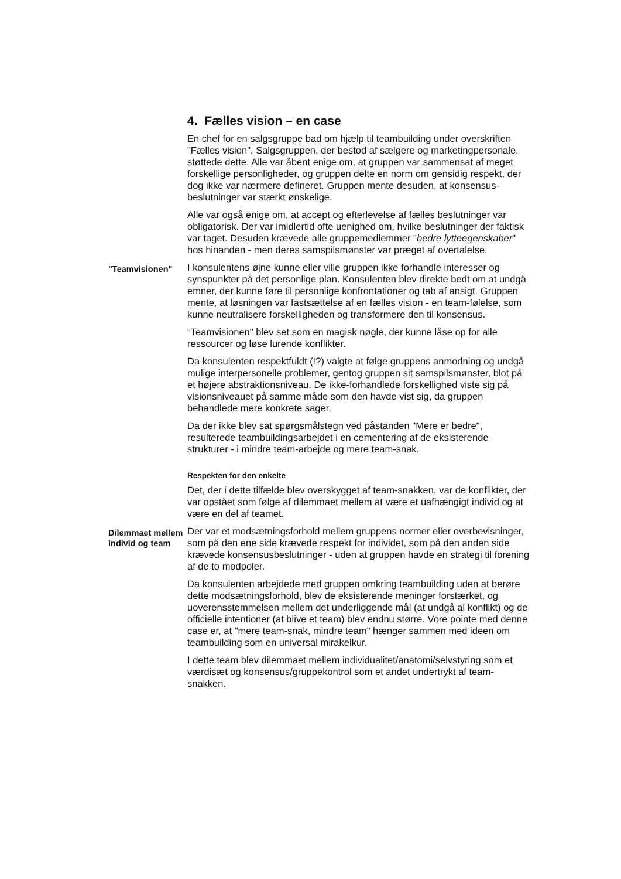4. Fælles vision – en case
En chef for en salgsgruppe bad om hjælp til teambuilding under overskriften "Fælles vision". Salgsgruppen, der bestod af sælgere og marketingpersonale, støttede dette. Alle var åbent enige om, at gruppen var sammensat af meget forskellige personligheder, og gruppen delte en norm om gensidig respekt, der dog ikke var nærmere defineret. Gruppen mente desuden, at konsensus-beslutninger var stærkt ønskelige.
Alle var også enige om, at accept og efterlevelse af fælles beslutninger var obligatorisk. Der var imidlertid ofte uenighed om, hvilke beslutninger der faktisk var taget. Desuden krævede alle gruppemedlemmer "bedre lytteegenskaber" hos hinanden - men deres samspilsmønster var præget af overtalelse.
"Teamvisionen"
I konsulentens øjne kunne eller ville gruppen ikke forhandle interesser og synspunkter på det personlige plan. Konsulenten blev direkte bedt om at undgå emner, der kunne føre til personlige konfrontationer og tab af ansigt. Gruppen mente, at løsningen var fastsættelse af en fælles vision - en team-følelse, som kunne neutralisere forskelligheden og transformere den til konsensus.
"Teamvisionen" blev set som en magisk nøgle, der kunne låse op for alle ressourcer og løse lurende konflikter.
Da konsulenten respektfuldt (!?) valgte at følge gruppens anmodning og undgå mulige interpersonelle problemer, gentog gruppen sit samspilsmønster, blot på et højere abstraktionsniveau. De ikke-forhandlede forskellighed viste sig på visionsniveauet på samme måde som den havde vist sig, da gruppen behandlede mere konkrete sager.
Da der ikke blev sat spørgsmålstegn ved påstanden "Mere er bedre", resulterede teambuildingsarbejdet i en cementering af de eksisterende strukturer - i mindre team-arbejde og mere team-snak.
Respekten for den enkelte
Det, der i dette tilfælde blev overskygget af team-snakken, var de konflikter, der var opstået som følge af dilemmaet mellem at være et uafhængigt individ og at være en del af teamet.
Dilemmaet mellem individ og team
Der var et modsætningsforhold mellem gruppens normer eller overbevisninger, som på den ene side krævede respekt for individet, som på den anden side krævede konsensusbeslutninger - uden at gruppen havde en strategi til forening af de to modpoler.
Da konsulenten arbejdede med gruppen omkring teambuilding uden at berøre dette modsætningsforhold, blev de eksisterende meninger forstærket, og uoverensstemmelsen mellem det underliggende mål (at undgå al konflikt) og de officielle intentioner (at blive et team) blev endnu større. Vore pointe med denne case er, at "mere team-snak, mindre team" hænger sammen med ideen om teambuilding som en universal mirakelkur.
I dette team blev dilemmaet mellem individualitet/anatomi/selvstyring som et værdisæt og konsensus/gruppekontrol som et andet undertrykt af team-snakken.